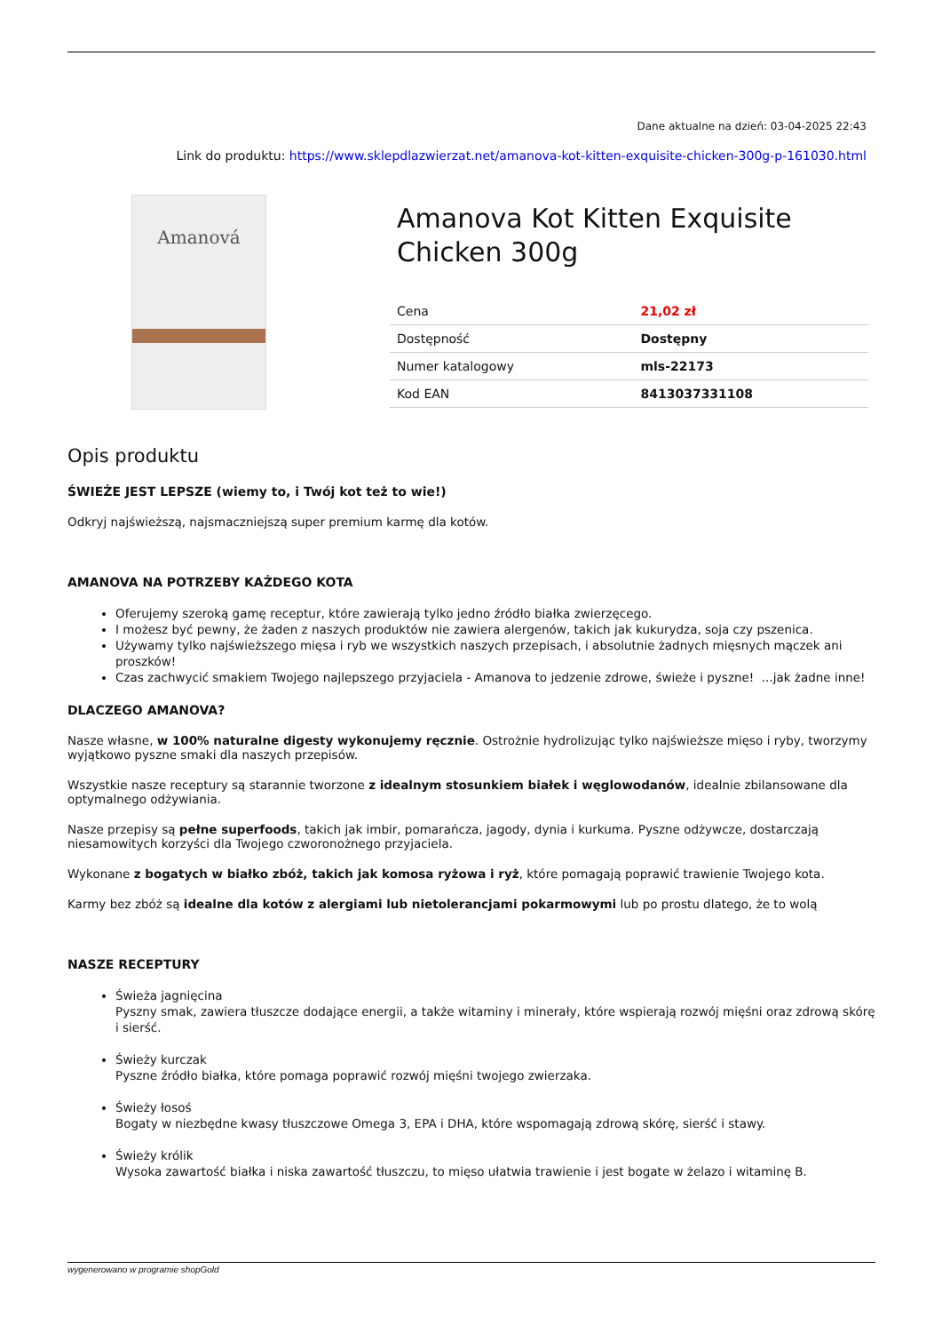Dane aktualne na dzień: 03-04-2025 22:43
Link do produktu: https://www.sklepdlazwierzat.net/amanova-kot-kitten-exquisite-chicken-300g-p-161030.html
Amanová
Amanova Kot Kitten Exquisite Chicken 300g
| Cena | 21,02 zł |
| Dostępność | Dostępny |
| Numer katalogowy | mls-22173 |
| Kod EAN | 8413037331108 |
Opis produktu
ŚWIEŻE JEST LEPSZE (wiemy to, i Twój kot też to wie!)
Odkryj najświeższą, najsmaczniejszą super premium karmę dla kotów.
AMANOVA NA POTRZEBY KAŻDEGO KOTA
Oferujemy szeroką gamę receptur, które zawierają tylko jedno źródło białka zwierzęcego.
I możesz być pewny, że żaden z naszych produktów nie zawiera alergenów, takich jak kukurydza, soja czy pszenica.
Używamy tylko najświeższego mięsa i ryb we wszystkich naszych przepisach, i absolutnie żadnych mięsnych mączek ani proszków!
Czas zachwycić smakiem Twojego najlepszego przyjaciela - Amanova to jedzenie zdrowe, świeże i pyszne! ...jak żadne inne!
DLACZEGO AMANOVA?
Nasze własne, w 100% naturalne digesty wykonujemy ręcznie. Ostrożnie hydrolizując tylko najświeższe mięso i ryby, tworzymy wyjątkowo pyszne smaki dla naszych przepisów.
Wszystkie nasze receptury są starannie tworzone z idealnym stosunkiem białek i węglowodanów, idealnie zbilansowane dla optymalnego odżywiania.
Nasze przepisy są pełne superfoods, takich jak imbir, pomarańcza, jagody, dynia i kurkuma. Pyszne odżywcze, dostarczają niesamowitych korzyści dla Twojego czworonożnego przyjaciela.
Wykonane z bogatych w białko zbóż, takich jak komosa ryżowa i ryż, które pomagają poprawić trawienie Twojego kota.
Karmy bez zbóż są idealne dla kotów z alergiami lub nietolerancjami pokarmowymi lub po prostu dlatego, że to wolą
NASZE RECEPTURY
Świeża jagnięcina
Pyszny smak, zawiera tłuszcze dodające energii, a także witaminy i minerały, które wspierają rozwój mięśni oraz zdrową skórę i sierść.
Świeży kurczak
Pyszne źródło białka, które pomaga poprawić rozwój mięśni twojego zwierzaka.
Świeży łosoś
Bogaty w niezbędne kwasy tłuszczowe Omega 3, EPA i DHA, które wspomagają zdrową skórę, sierść i stawy.
Świeży królik
Wysoka zawartość białka i niska zawartość tłuszczu, to mięso ułatwia trawienie i jest bogate w żelazo i witaminę B.
wygenerowano w programie shopGold